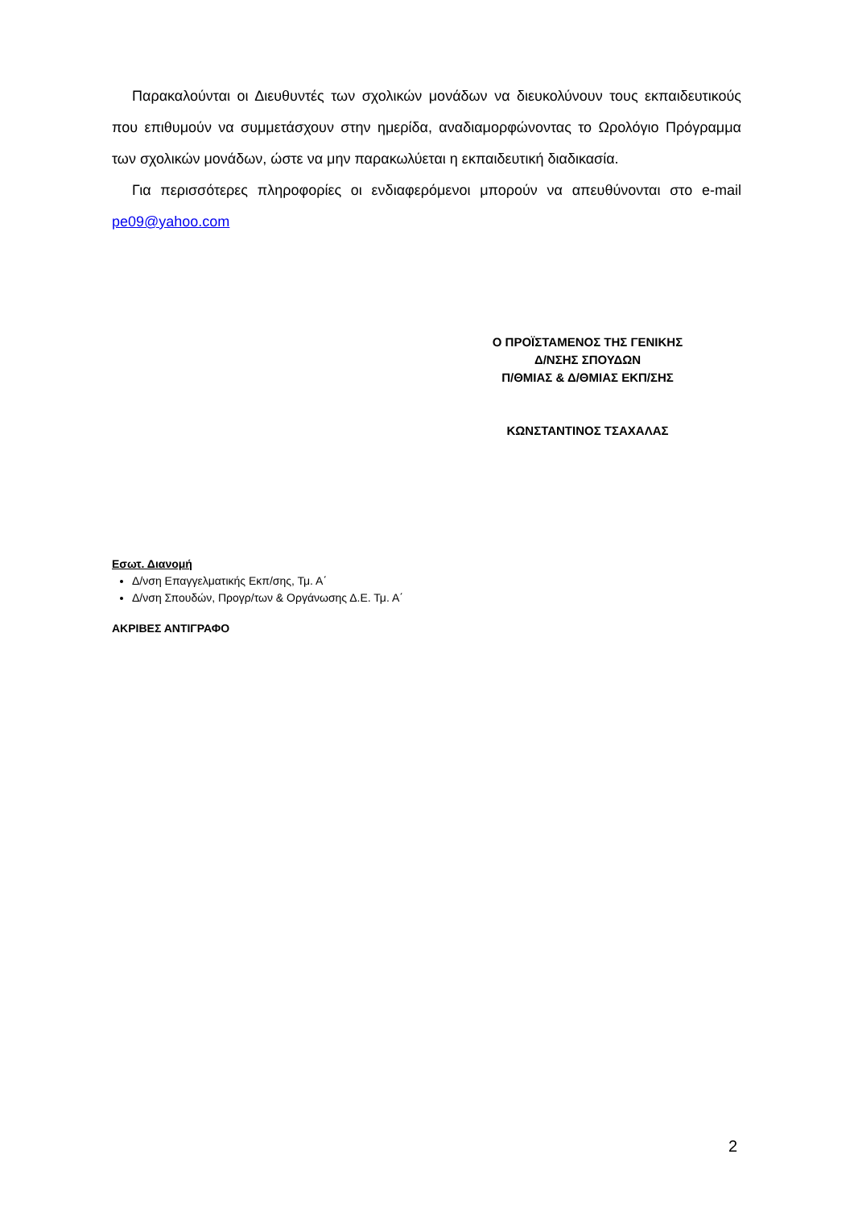Παρακαλούνται οι Διευθυντές των σχολικών μονάδων να διευκολύνουν τους εκπαιδευτικούς που επιθυμούν να συμμετάσχουν στην ημερίδα, αναδιαμορφώνοντας το Ωρολόγιο Πρόγραμμα των σχολικών μονάδων, ώστε να μην παρακωλύεται η εκπαιδευτική διαδικασία.
Για περισσότερες πληροφορίες οι ενδιαφερόμενοι μπορούν να απευθύνονται στο e-mail pe09@yahoo.com
Ο ΠΡΟΪΣΤΑΜΕΝΟΣ ΤΗΣ ΓΕΝΙΚΗΣ
Δ/ΝΣΗΣ ΣΠΟΥΔΩΝ
Π/ΘΜΙΑΣ & Δ/ΘΜΙΑΣ ΕΚΠ/ΣΗΣ
ΚΩΝΣΤΑΝΤΙΝΟΣ ΤΣΑΧΑΛΑΣ
Εσωτ. Διανομή
Δ/νση Επαγγελματικής Εκπ/σης, Τμ. Α΄
Δ/νση Σπουδών, Προγρ/των & Οργάνωσης Δ.Ε. Τμ. Α΄
ΑΚΡΙΒΕΣ ΑΝΤΙΓΡΑΦΟ
2